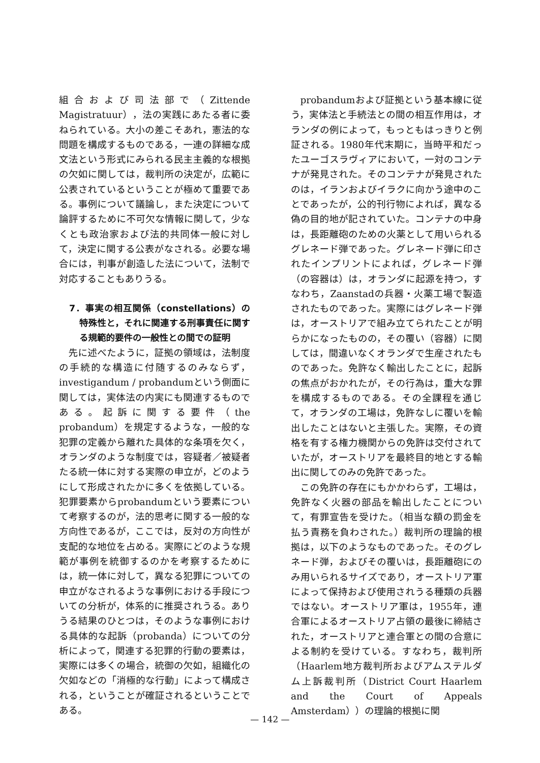組合および司法部で（Zittende Magistratuur），法の実践にあたる者に委ねられている。大小の差こそあれ，憲法的な問題を構成するものである，一連の詳細な成文法という形式にみられる民主主義的な根拠の欠如に関しては，裁判所の決定が，広範に公表されているということが極めて重要である。事例について議論し，また決定について論評するために不可欠な情報に関して，少なくとも政治家および法的共同体一般に対して，決定に関する公表がなされる。必要な場合には，判事が創造した法について，法制で対応することもありうる。
7．事実の相互関係（constellations）の特殊性と，それに関連する刑事責任に関する規範的要件の一般性との間での証明
先に述べたように，証拠の領域は，法制度の手続的な構造に付随するのみならず，investigandum / probandumという側面に関しては，実体法の内実にも関連するものである。起訴に関する要件（the probandum）を規定するような，一般的な犯罪の定義から離れた具体的な条項を欠く，オランダのような制度では，容疑者／被疑者たる統一体に対する実際の申立が，どのようにして形成されたかに多くを依拠している。犯罪要素からprobandumという要素について考察するのが，法的思考に関する一般的な方向性であるが，ここでは，反対の方向性が支配的な地位を占める。実際にどのような規範が事例を統御するのかを考察するためには，統一体に対して，異なる犯罪についての申立がなされるような事例における手段についての分析が，体系的に推奨されうる。ありうる結果のひとつは，そのような事例における具体的な起訴（probanda）についての分析によって，関連する犯罪的行動の要素は，実際には多くの場合，統御の欠如，組織化の欠如などの「消極的な行動」によって構成される，ということが確証されるということである。
probandumおよび証拠という基本線に従う，実体法と手続法との間の相互作用は，オランダの例によって，もっともはっきりと例証される。1980年代末期に，当時平和だったユーゴスラヴィアにおいて，一対のコンテナが発見された。そのコンテナが発見されたのは，イランおよびイラクに向かう途中のことであったが，公的刊行物によれば，異なる偽の目的地が記されていた。コンテナの中身は，長距離砲のための火薬として用いられるグレネード弾であった。グレネード弾に印されたインプリントによれば，グレネード弾（の容器は）は，オランダに起源を持つ，すなわち，Zaanstadの兵器・火薬工場で製造されたものであった。実際にはグレネード弾は，オーストリアで組み立てられたことが明らかになったものの，その覆い（容器）に関しては，間違いなくオランダで生産されたものであった。免許なく輸出したことに，起訴の焦点がおかれたが，その行為は，重大な罪を構成するものである。その全課程を通じて，オランダの工場は，免許なしに覆いを輸出したことはないと主張した。実際，その資格を有する権力機関からの免許は交付されていたが，オーストリアを最終目的地とする輸出に関してのみの免許であった。
この免許の存在にもかかわらず，工場は，免許なく火器の部品を輸出したことについて，有罪宣告を受けた。（相当な額の罰金を払う責務を負わされた。）裁判所の理論的根拠は，以下のようなものであった。そのグレネード弾，およびその覆いは，長距離砲にのみ用いられるサイズであり，オーストリア軍によって保持および使用されうる種類の兵器ではない。オーストリア軍は，1955年，連合軍によるオーストリア占領の最後に締結された，オーストリアと連合軍との間の合意による制約を受けている。すなわち，裁判所（Haarlem地方裁判所およびアムステルダム上訴裁判所（District Court Haarlem and the Court of Appeals Amsterdam））の理論的根拠に関
— 142 —